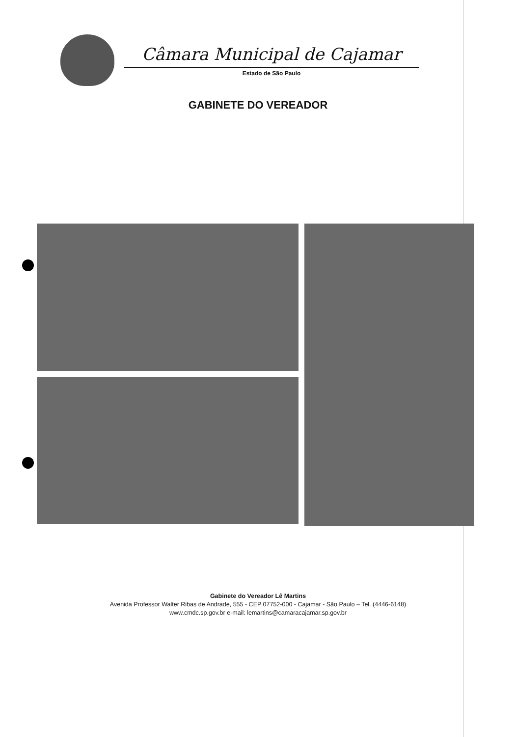Câmara Municipal de Cajamar
Estado de São Paulo
GABINETE DO VEREADOR
Gabinete do Vereador Lê Martins
Avenida Professor Walter Ribas de Andrade, 555 - CEP 07752-000 - Cajamar - São Paulo – Tel. (4446-6148)
www.cmdc.sp.gov.br e-mail: lemartins@camaracajamar.sp.gov.br